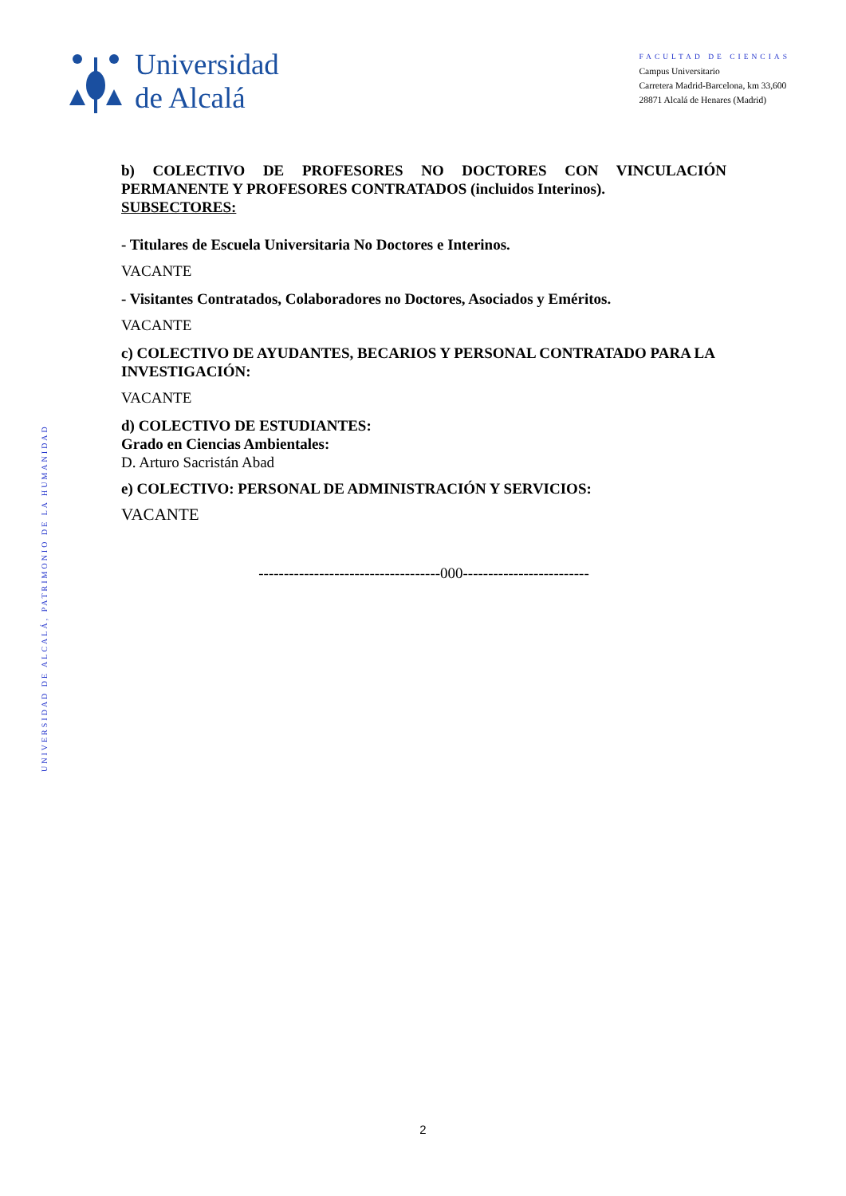Universidad
de Alcalá
FACULTAD DE CIENCIAS
Campus Universitario
Carretera Madrid-Barcelona, km 33,600
28871 Alcalá de Henares (Madrid)
UNIVERSIDAD DE ALCALÁ, PATRIMONIO DE LA HUMANIDAD
b) COLECTIVO DE PROFESORES NO DOCTORES CON VINCULACIÓN
PERMANENTE Y PROFESORES CONTRATADOS (incluidos Interinos).
SUBSECTORES:
- Titulares de Escuela Universitaria No Doctores e Interinos.
VACANTE
- Visitantes Contratados, Colaboradores no Doctores, Asociados y Eméritos.
VACANTE
c) COLECTIVO DE AYUDANTES, BECARIOS Y PERSONAL CONTRATADO PARA LA INVESTIGACIÓN:
VACANTE
d) COLECTIVO DE ESTUDIANTES:
Grado en Ciencias Ambientales:
D. Arturo Sacristán Abad
e) COLECTIVO: PERSONAL DE ADMINISTRACIÓN Y SERVICIOS:
VACANTE
------------------------------------000-------------------------
2